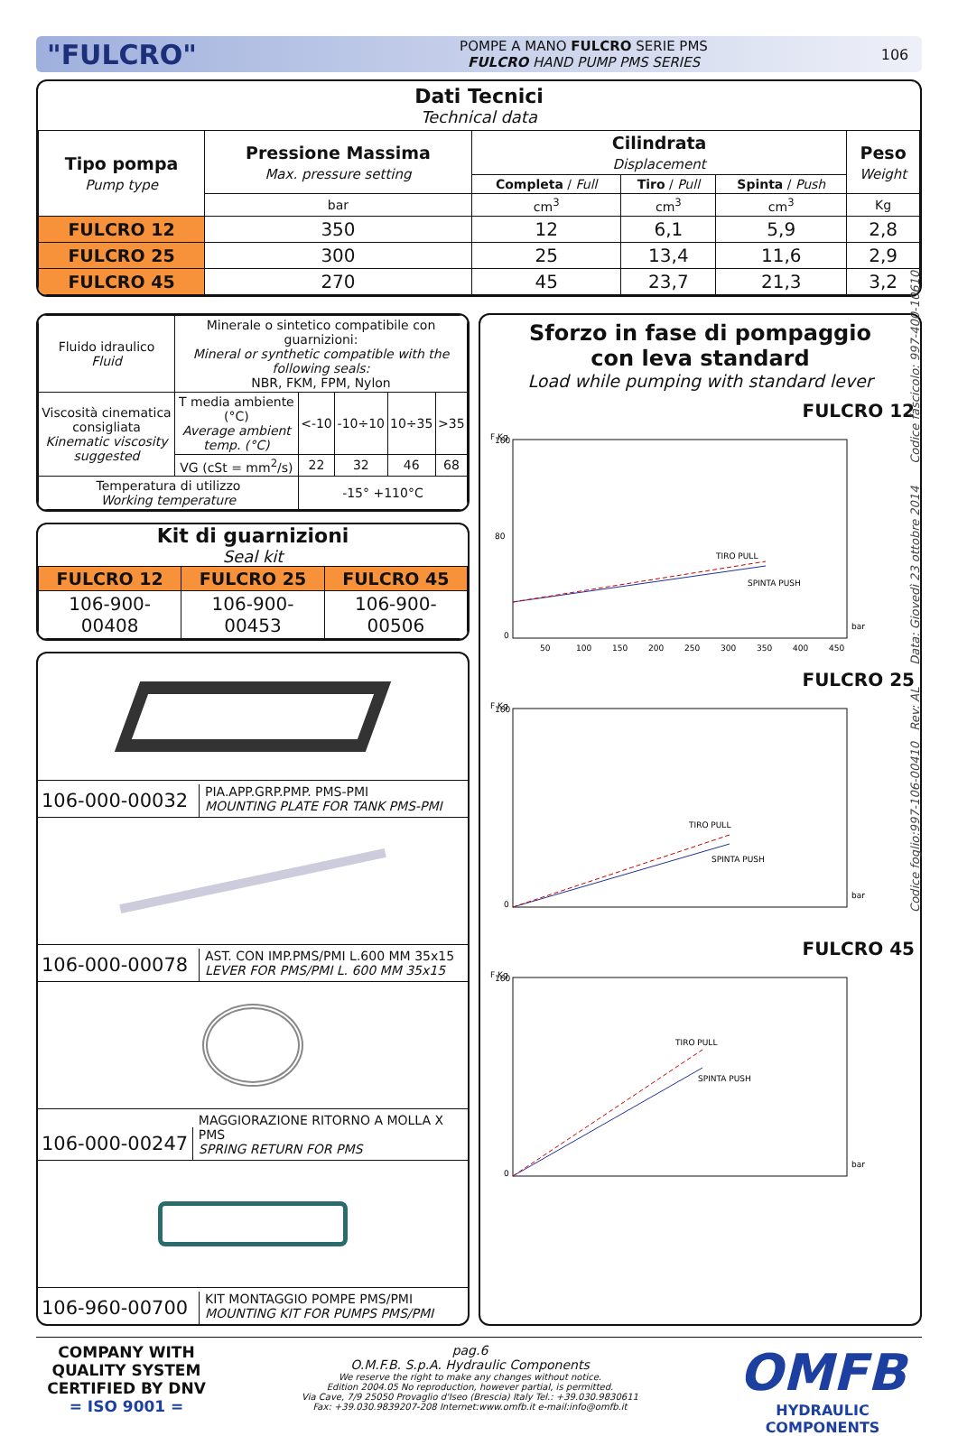"FULCRO"
POMPE A MANO FULCRO SERIE PMS
FULCRO HAND PUMP PMS SERIES
106
Dati Tecnici
Technical data
| Tipo pompa Pump type | Pressione Massima Max. pressure setting | Cilindrata Displacement | | | Peso Weight |
| --- | --- | --- | --- | --- | --- |
| | | Completa / Full | Tiro / Pull | Spinta / Push | |
| | bar | cm<sup>3</sup> | cm<sup>3</sup> | cm<sup>3</sup> | Kg |
| FULCRO 12 | 350 | 12 | 6,1 | 5,9 | 2,8 |
| FULCRO 25 | 300 | 25 | 13,4 | 11,6 | 2,9 |
| FULCRO 45 | 270 | 45 | 23,7 | 21,3 | 3,2 |
| Fluido idraulico Fluid | Minerale o sintetico compatibile con guarnizioni: Mineral or synthetic compatible with the following seals: NBR, FKM, FPM, Nylon | | | | |
| Viscosità cinematica consigliata Kinematic viscosity suggested | T media ambiente (°C) Average ambient temp. (°C) | <-10 | -10÷10 | 10÷35 | >35 |
| | VG (cSt = mm<sup>2</sup>/s) | 22 | 32 | 46 | 68 |
| Temperatura di utilizzo Working temperature | | -15° +110°C | | | |
Kit di guarnizioni
Seal kit
| FULCRO 12 | FULCRO 25 | FULCRO 45 |
| 106-900-00408 | 106-900-00453 | 106-900-00506 |
106-000-00032
PIA.APP.GRP.PMP. PMS-PMI
MOUNTING PLATE FOR TANK PMS-PMI
106-000-00078
AST. CON IMP.PMS/PMI L.600 MM 35x15
LEVER FOR PMS/PMI L. 600 MM 35x15
106-000-00247
MAGGIORAZIONE RITORNO A MOLLA X PMS
SPRING RETURN FOR PMS
106-960-00700
KIT MONTAGGIO POMPE PMS/PMI
MOUNTING KIT FOR PUMPS PMS/PMI
Sforzo in fase di pompaggio
con leva standard
Load while pumping with standard lever
FULCRO 12
F Kg
160
80
0
TIRO PULL
SPINTA PUSH
bar
50
100
150
200
250
300
350
400
450
FULCRO 25
F Kg
160
0
TIRO PULL
SPINTA PUSH
bar
FULCRO 45
F Kg
160
0
TIRO PULL
SPINTA PUSH
bar
COMPANY WITH
QUALITY SYSTEM
CERTIFIED BY DNV
= ISO 9001 =
pag.6
O.M.F.B. S.p.A. Hydraulic Components
We reserve the right to make any changes without notice.
Edition 2004.05 No reproduction, however partial, is permitted.
Via Cave, 7/9 25050 Provaglio d'Iseo (Brescia) Italy Tel.: +39.030.9830611
Fax: +39.030.9839207-208 Internet:www.omfb.it e-mail:info@omfb.it
OMFB
HYDRAULIC COMPONENTS
Codice foglio:997-106-00410 Rev: AL Data: Giovedì 23 ottobre 2014 Codice fascicolo: 997-400-10610